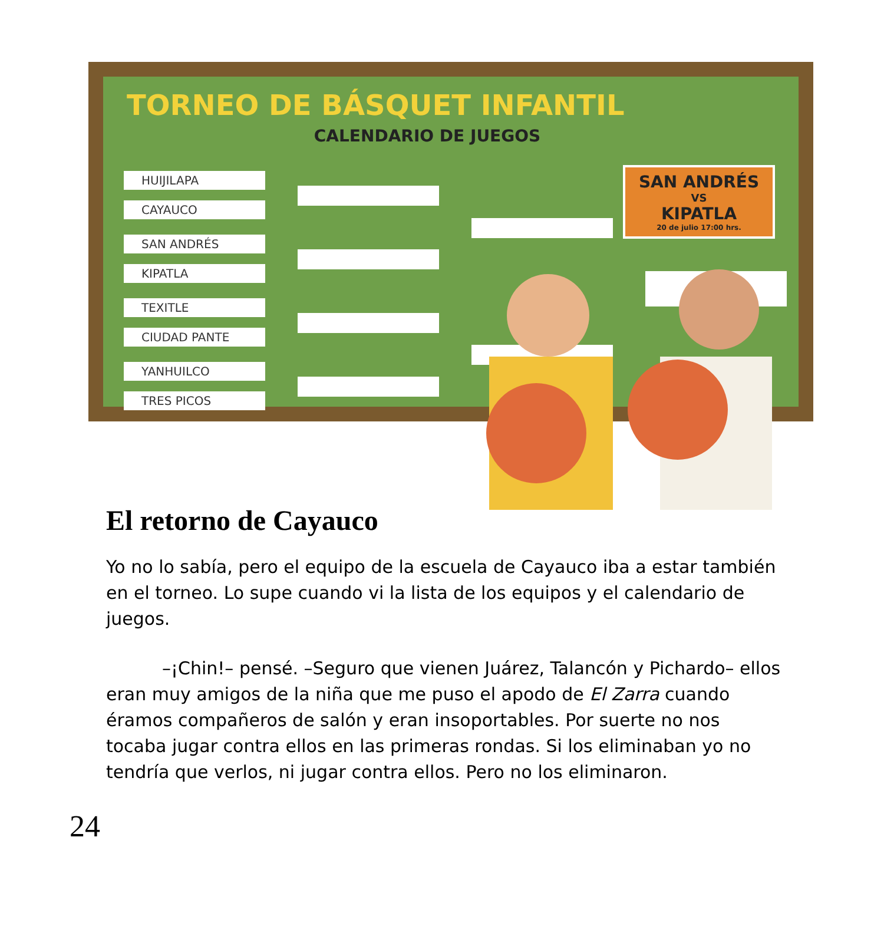TORNEO DE BÁSQUET INFANTIL
CALENDARIO DE JUEGOS
HUIJILAPA
CAYAUCO
SAN ANDRÉS
KIPATLA
TEXITLE
CIUDAD PANTE
YANHUILCO
TRES PICOS
SAN ANDRÉS
VS
KIPATLA
20 de julio 17:00 hrs.
El retorno de Cayauco
Yo no lo sabía, pero el equipo de la escuela de Cayauco iba a estar también en el torneo. Lo supe cuando vi la lista de los equipos y el calendario de juegos.
–¡Chin!– pensé. –Seguro que vienen Juárez, Talancón y Pichardo– ellos eran muy amigos de la niña que me puso el apodo de El Zarra cuando éramos compañeros de salón y eran insoportables. Por suerte no nos tocaba jugar contra ellos en las primeras rondas. Si los eliminaban yo no tendría que verlos, ni jugar contra ellos. Pero no los eliminaron.
24